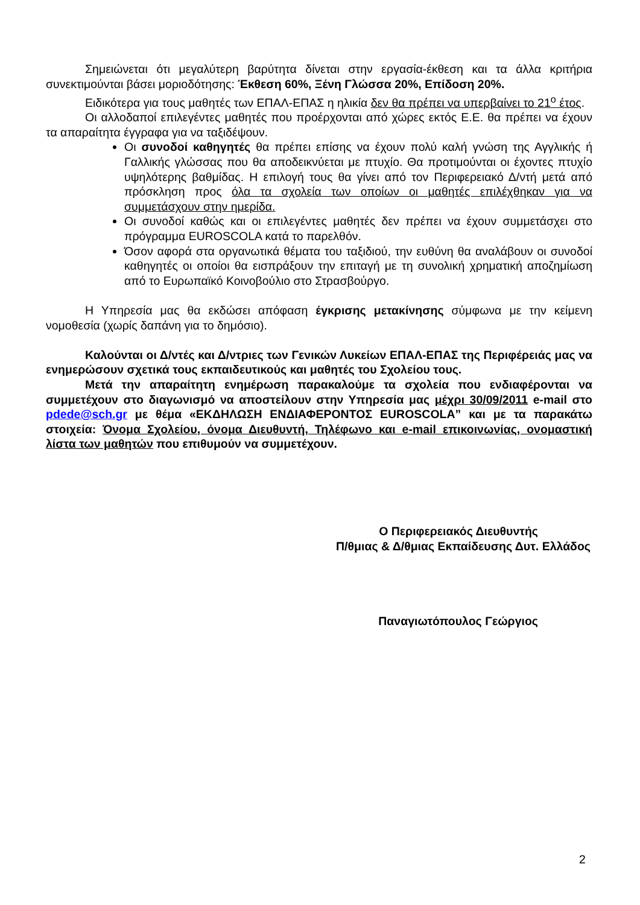Σημειώνεται ότι μεγαλύτερη βαρύτητα δίνεται στην εργασία-έκθεση και τα άλλα κριτήρια συνεκτιμούνται βάσει μοριοδότησης: Έκθεση 60%, Ξένη Γλώσσα 20%, Επίδοση 20%.
Ειδικότερα για τους μαθητές των ΕΠΑΛ-ΕΠΑΣ η ηλικία δεν θα πρέπει να υπερβαίνει το 21<sup>ο</sup> έτος.
Οι αλλοδαποί επιλεγέντες μαθητές που προέρχονται από χώρες εκτός Ε.Ε. θα πρέπει να έχουν τα απαραίτητα έγγραφα για να ταξιδέψουν.
Οι συνοδοί καθηγητές θα πρέπει επίσης να έχουν πολύ καλή γνώση της Αγγλικής ή Γαλλικής γλώσσας που θα αποδεικνύεται με πτυχίο. Θα προτιμούνται οι έχοντες πτυχίο υψηλότερης βαθμίδας. Η επιλογή τους θα γίνει από τον Περιφερειακό Δ/ντή μετά από πρόσκληση προς όλα τα σχολεία των οποίων οι μαθητές επιλέχθηκαν για να συμμετάσχουν στην ημερίδα.
Οι συνοδοί καθώς και οι επιλεγέντες μαθητές δεν πρέπει να έχουν συμμετάσχει στο πρόγραμμα EUROSCOLA κατά το παρελθόν.
Όσον αφορά στα οργανωτικά θέματα του ταξιδιού, την ευθύνη θα αναλάβουν οι συνοδοί καθηγητές οι οποίοι θα εισπράξουν την επιταγή με τη συνολική χρηματική αποζημίωση από το Ευρωπαϊκό Κοινοβούλιο στο Στρασβούργο.
Η Υπηρεσία μας θα εκδώσει απόφαση έγκρισης μετακίνησης σύμφωνα με την κείμενη νομοθεσία (χωρίς δαπάνη για το δημόσιο).
Καλούνται οι Δ/ντές και Δ/ντριες των Γενικών Λυκείων ΕΠΑΛ-ΕΠΑΣ της Περιφέρειάς μας να ενημερώσουν σχετικά τους εκπαιδευτικούς και μαθητές του Σχολείου τους.
Μετά την απαραίτητη ενημέρωση παρακαλούμε τα σχολεία που ενδιαφέρονται να συμμετέχουν στο διαγωνισμό να αποστείλουν στην Υπηρεσία μας μέχρι 30/09/2011 e-mail στο pdede@sch.gr με θέμα «ΕΚΔΗΛΩΣΗ ΕΝΔΙΑΦΕΡΟΝΤΟΣ EUROSCOLA” και με τα παρακάτω στοιχεία: Όνομα Σχολείου, όνομα Διευθυντή, Τηλέφωνο και e-mail επικοινωνίας, ονομαστική λίστα των μαθητών που επιθυμούν να συμμετέχουν.
Ο Περιφερειακός Διευθυντής
Π/θμιας & Δ/θμιας Εκπαίδευσης Δυτ. Ελλάδος
Παναγιωτόπουλος Γεώργιος
2